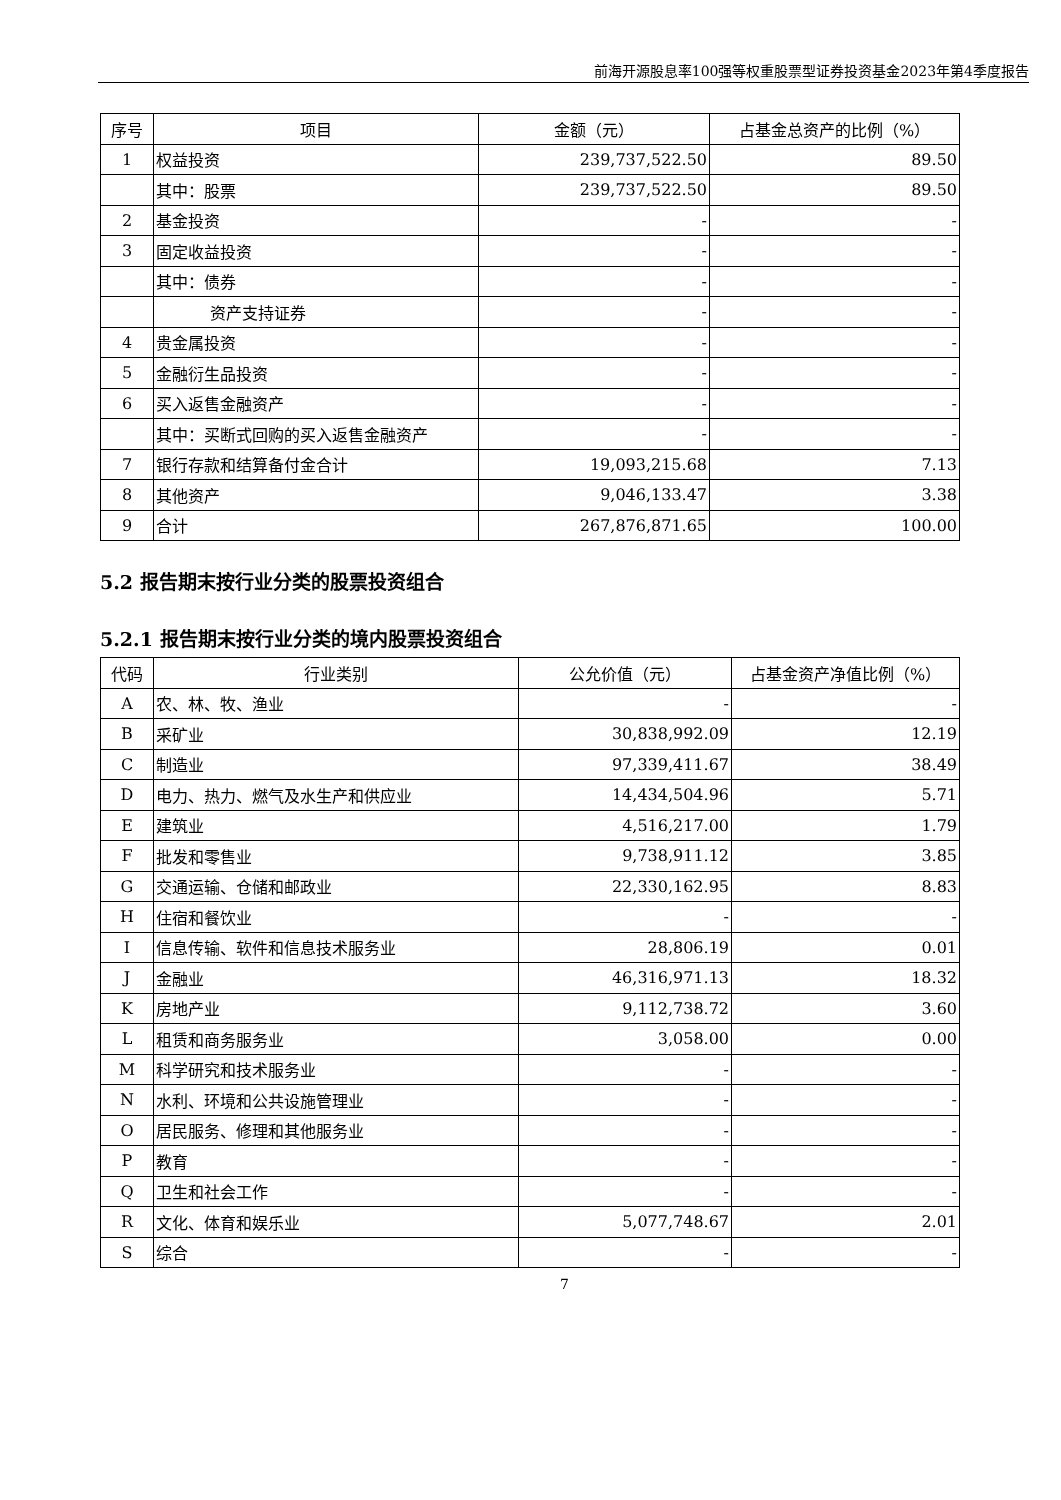前海开源股息率100强等权重股票型证券投资基金2023年第4季度报告
| 序号 | 项目 | 金额（元） | 占基金总资产的比例（%） |
| --- | --- | --- | --- |
| 1 | 权益投资 | 239,737,522.50 | 89.50 |
| | 其中：股票 | 239,737,522.50 | 89.50 |
| 2 | 基金投资 | - | - |
| 3 | 固定收益投资 | - | - |
| | 其中：债券 | - | - |
| | 资产支持证券 | - | - |
| 4 | 贵金属投资 | - | - |
| 5 | 金融衍生品投资 | - | - |
| 6 | 买入返售金融资产 | - | - |
| | 其中：买断式回购的买入返售金融资产 | - | - |
| 7 | 银行存款和结算备付金合计 | 19,093,215.68 | 7.13 |
| 8 | 其他资产 | 9,046,133.47 | 3.38 |
| 9 | 合计 | 267,876,871.65 | 100.00 |
5.2 报告期末按行业分类的股票投资组合
5.2.1 报告期末按行业分类的境内股票投资组合
| 代码 | 行业类别 | 公允价值（元） | 占基金资产净值比例（%） |
| --- | --- | --- | --- |
| A | 农、林、牧、渔业 | - | - |
| B | 采矿业 | 30,838,992.09 | 12.19 |
| C | 制造业 | 97,339,411.67 | 38.49 |
| D | 电力、热力、燃气及水生产和供应业 | 14,434,504.96 | 5.71 |
| E | 建筑业 | 4,516,217.00 | 1.79 |
| F | 批发和零售业 | 9,738,911.12 | 3.85 |
| G | 交通运输、仓储和邮政业 | 22,330,162.95 | 8.83 |
| H | 住宿和餐饮业 | - | - |
| I | 信息传输、软件和信息技术服务业 | 28,806.19 | 0.01 |
| J | 金融业 | 46,316,971.13 | 18.32 |
| K | 房地产业 | 9,112,738.72 | 3.60 |
| L | 租赁和商务服务业 | 3,058.00 | 0.00 |
| M | 科学研究和技术服务业 | - | - |
| N | 水利、环境和公共设施管理业 | - | - |
| O | 居民服务、修理和其他服务业 | - | - |
| P | 教育 | - | - |
| Q | 卫生和社会工作 | - | - |
| R | 文化、体育和娱乐业 | 5,077,748.67 | 2.01 |
| S | 综合 | - | - |
7